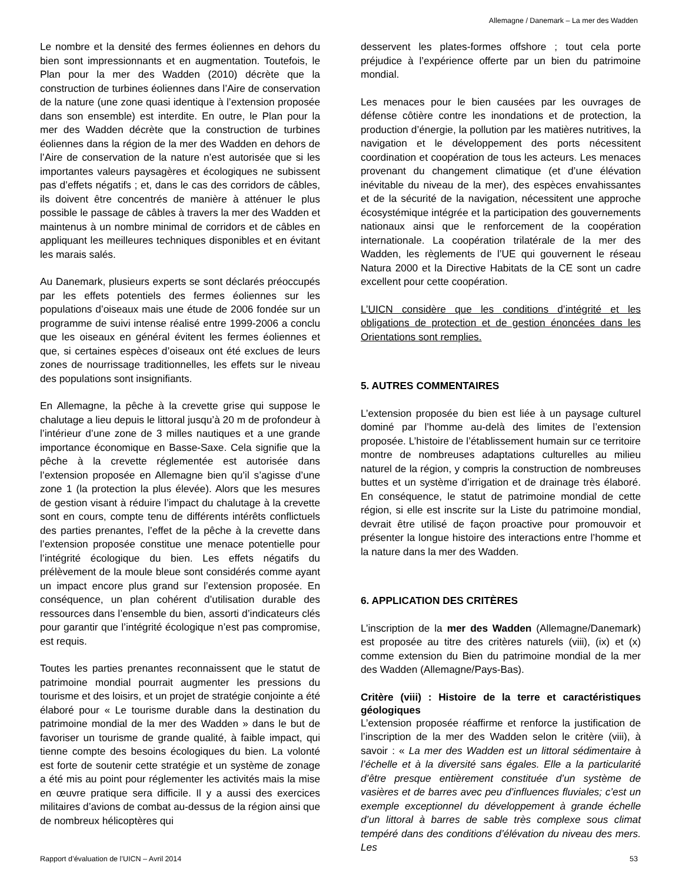Allemagne / Danemark – La mer des Wadden
Le nombre et la densité des fermes éoliennes en dehors du bien sont impressionnants et en augmentation. Toutefois, le Plan pour la mer des Wadden (2010) décrète que la construction de turbines éoliennes dans l’Aire de conservation de la nature (une zone quasi identique à l’extension proposée dans son ensemble) est interdite. En outre, le Plan pour la mer des Wadden décrète que la construction de turbines éoliennes dans la région de la mer des Wadden en dehors de l’Aire de conservation de la nature n’est autorisée que si les importantes valeurs paysagères et écologiques ne subissent pas d’effets négatifs ; et, dans le cas des corridors de câbles, ils doivent être concentrés de manière à atténuer le plus possible le passage de câbles à travers la mer des Wadden et maintenus à un nombre minimal de corridors et de câbles en appliquant les meilleures techniques disponibles et en évitant les marais salés.
Au Danemark, plusieurs experts se sont déclarés préoccupés par les effets potentiels des fermes éoliennes sur les populations d’oiseaux mais une étude de 2006 fondée sur un programme de suivi intense réalisé entre 1999-2006 a conclu que les oiseaux en général évitent les fermes éoliennes et que, si certaines espèces d’oiseaux ont été exclues de leurs zones de nourrissage traditionnelles, les effets sur le niveau des populations sont insignifiants.
En Allemagne, la pêche à la crevette grise qui suppose le chalutage a lieu depuis le littoral jusqu’à 20 m de profondeur à l’intérieur d’une zone de 3 milles nautiques et a une grande importance économique en Basse-Saxe. Cela signifie que la pêche à la crevette réglementée est autorisée dans l’extension proposée en Allemagne bien qu’il s’agisse d’une zone 1 (la protection la plus élevée). Alors que les mesures de gestion visant à réduire l’impact du chalutage à la crevette sont en cours, compte tenu de différents intérêts conflictuels des parties prenantes, l’effet de la pêche à la crevette dans l’extension proposée constitue une menace potentielle pour l’intégrité écologique du bien. Les effets négatifs du prélèvement de la moule bleue sont considérés comme ayant un impact encore plus grand sur l’extension proposée. En conséquence, un plan cohérent d’utilisation durable des ressources dans l’ensemble du bien, assorti d’indicateurs clés pour garantir que l’intégrité écologique n’est pas compromise, est requis.
Toutes les parties prenantes reconnaissent que le statut de patrimoine mondial pourrait augmenter les pressions du tourisme et des loisirs, et un projet de stratégie conjointe a été élaboré pour « Le tourisme durable dans la destination du patrimoine mondial de la mer des Wadden » dans le but de favoriser un tourisme de grande qualité, à faible impact, qui tienne compte des besoins écologiques du bien. La volonté est forte de soutenir cette stratégie et un système de zonage a été mis au point pour réglementer les activités mais la mise en œuvre pratique sera difficile. Il y a aussi des exercices militaires d’avions de combat au-dessus de la région ainsi que de nombreux hélicoptères qui
desservent les plates-formes offshore ; tout cela porte préjudice à l’expérience offerte par un bien du patrimoine mondial.
Les menaces pour le bien causées par les ouvrages de défense côtière contre les inondations et de protection, la production d’énergie, la pollution par les matières nutritives, la navigation et le développement des ports nécessitent coordination et coopération de tous les acteurs. Les menaces provenant du changement climatique (et d’une élévation inévitable du niveau de la mer), des espèces envahissantes et de la sécurité de la navigation, nécessitent une approche écosystémique intégrée et la participation des gouvernements nationaux ainsi que le renforcement de la coopération internationale. La coopération trilatérale de la mer des Wadden, les règlements de l’UE qui gouvernent le réseau Natura 2000 et la Directive Habitats de la CE sont un cadre excellent pour cette coopération.
L’UICN considère que les conditions d’intégrité et les obligations de protection et de gestion énoncées dans les Orientations sont remplies.
5. AUTRES COMMENTAIRES
L’extension proposée du bien est liée à un paysage culturel dominé par l’homme au-delà des limites de l’extension proposée. L’histoire de l’établissement humain sur ce territoire montre de nombreuses adaptations culturelles au milieu naturel de la région, y compris la construction de nombreuses buttes et un système d’irrigation et de drainage très élaboré. En conséquence, le statut de patrimoine mondial de cette région, si elle est inscrite sur la Liste du patrimoine mondial, devrait être utilisé de façon proactive pour promouvoir et présenter la longue histoire des interactions entre l’homme et la nature dans la mer des Wadden.
6. APPLICATION DES CRITÈRES
L’inscription de la mer des Wadden (Allemagne/Danemark) est proposée au titre des critères naturels (viii), (ix) et (x) comme extension du Bien du patrimoine mondial de la mer des Wadden (Allemagne/Pays-Bas).
Critère (viii) : Histoire de la terre et caractéristiques géologiques
L’extension proposée réaffirme et renforce la justification de l’inscription de la mer des Wadden selon le critère (viii), à savoir : « La mer des Wadden est un littoral sédimentaire à l’échelle et à la diversité sans égales. Elle a la particularité d’être presque entièrement constituée d’un système de vasières et de barres avec peu d’influences fluviales; c’est un exemple exceptionnel du développement à grande échelle d’un littoral à barres de sable très complexe sous climat tempéré dans des conditions d’élévation du niveau des mers. Les
Rapport d’évaluation de l’UICN – Avril 2014 53